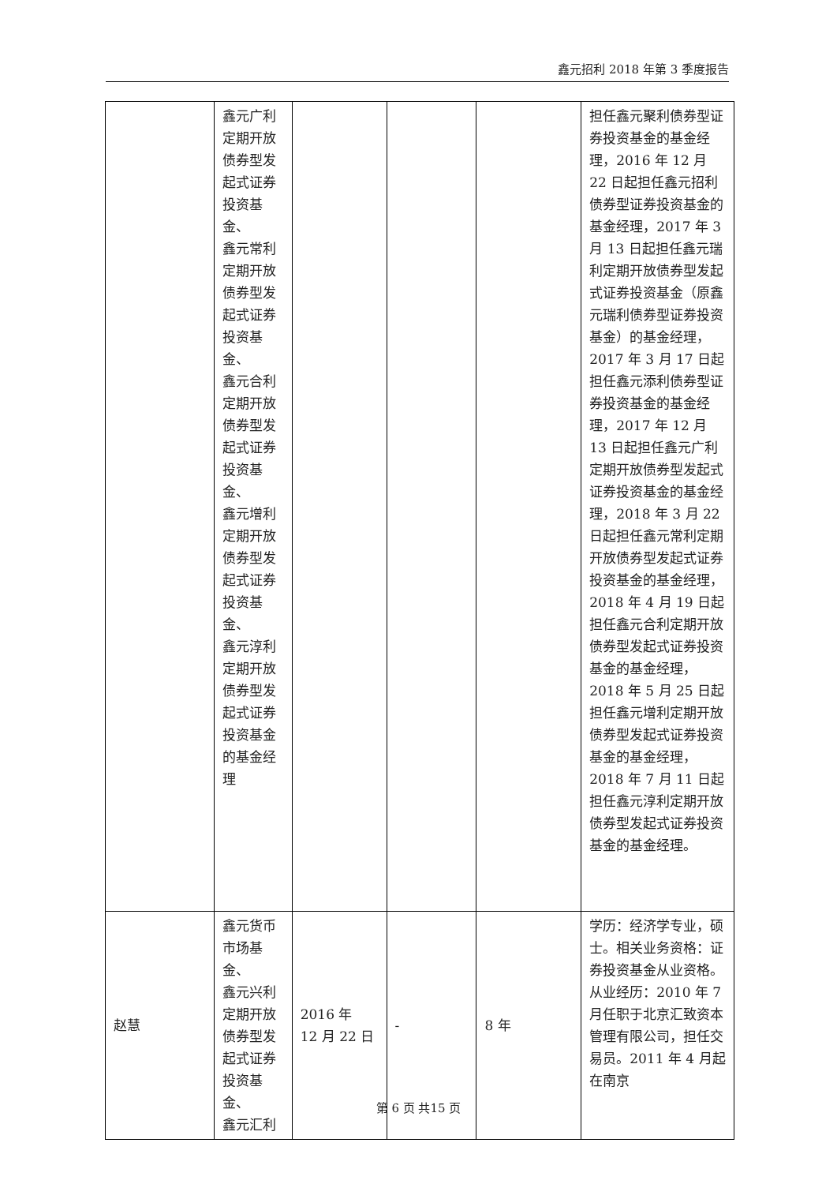鑫元招利 2018 年第 3 季度报告
| | 鑫元广利 定期开放 债券型发 起式证券 投资基金、 鑫元常利 定期开放 债券型发 起式证券 投资基金、 鑫元合利 定期开放 债券型发 起式证券 投资基金、 鑫元增利 定期开放 债券型发 起式证券 投资基金、 鑫元淳利 定期开放 债券型发 起式证券 投资基金 的基金经 理 | | | | 担任鑫元聚利债券型证券投资基金的基金经理，2016 年 12 月 22 日起担任鑫元招利债券型证券投资基金的基金经理，2017 年 3 月 13 日起担任鑫元瑞利定期开放债券型发起式证券投资基金（原鑫元瑞利债券型证券投资基金）的基金经理，2017 年 3 月 17 日起担任鑫元添利债券型证券投资基金的基金经理，2017 年 12 月 13 日起担任鑫元广利定期开放债券型发起式证券投资基金的基金经理，2018 年 3 月 22 日起担任鑫元常利定期开放债券型发起式证券投资基金的基金经理，2018 年 4 月 19 日起担任鑫元合利定期开放债券型发起式证券投资基金的基金经理，2018 年 5 月 25 日起担任鑫元增利定期开放债券型发起式证券投资基金的基金经理，2018 年 7 月 11 日起担任鑫元淳利定期开放债券型发起式证券投资基金的基金经理。 |
| 赵慧 | 鑫元货币 市场基金、 鑫元兴利 定期开放 债券型发 起式证券 投资基金、 鑫元汇利 | 2016 年 12 月 22 日 | - | 8 年 | 学历：经济学专业，硕士。相关业务资格：证券投资基金从业资格。从业经历：2010 年 7 月任职于北京汇致资本管理有限公司，担任交易员。2011 年 4 月起在南京 |
第 6 页 共15 页